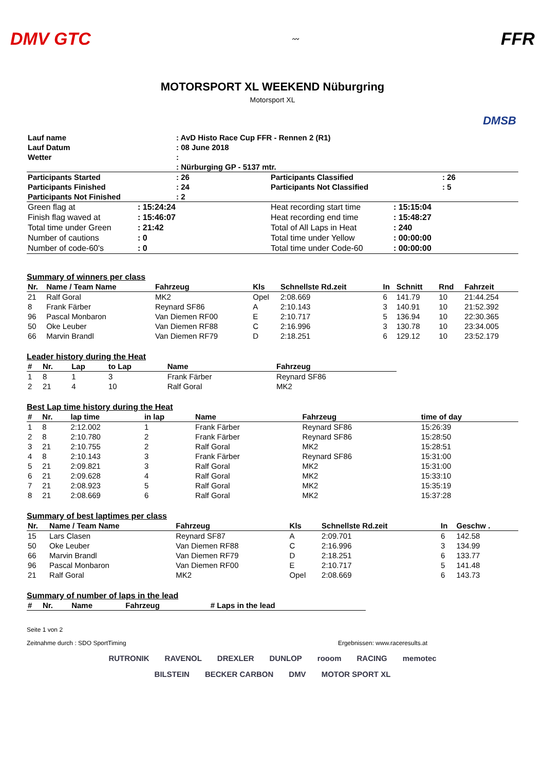DMV GTC
〰
FFR
MOTORSPORT XL WEEKEND Nüburgring
Motorsport XL
DMSB
| Lauf name | : AvD Histo Race Cup FFR - Rennen 2 (R1) |
| Lauf Datum | : 08 June 2018 |
| Wetter | : |
| | : Nürburging GP - 5137 mtr. |
| Participants Started | : 26 | Participants Classified | : 26 |
| Participants Finished | : 24 | Participants Not Classified | : 5 |
| Participants Not Finished | : 2 | | |
| Green flag at | : 15:24:24 | Heat recording start time | : 15:15:04 |
| Finish flag waved at | : 15:46:07 | Heat recording end time | : 15:48:27 |
| Total time under Green | : 21:42 | Total of All Laps in Heat | : 240 |
| Number of cautions | : 0 | Total time under Yellow | : 00:00:00 |
| Number of code-60's | : 0 | Total time under Code-60 | : 00:00:00 |
Summary of winners per class
| Nr. | Name / Team Name | Fahrzeug | Kls | Schnellste Rd.zeit | In | Schnitt | Rnd | Fahrzeit |
| --- | --- | --- | --- | --- | --- | --- | --- | --- |
| 21 | Ralf Goral | MK2 | Opel | 2:08.669 | 6 | 141.79 | 10 | 21:44.254 |
| 8 | Frank Färber | Reynard SF86 | A | 2:10.143 | 3 | 140.91 | 10 | 21:52.392 |
| 96 | Pascal Monbaron | Van Diemen RF00 | E | 2:10.717 | 5 | 136.94 | 10 | 22:30.365 |
| 50 | Oke Leuber | Van Diemen RF88 | C | 2:16.996 | 3 | 130.78 | 10 | 23:34.005 |
| 66 | Marvin Brandl | Van Diemen RF79 | D | 2:18.251 | 6 | 129.12 | 10 | 23:52.179 |
Leader history during the Heat
| # | Nr. | Lap | to Lap | Name | Fahrzeug |
| --- | --- | --- | --- | --- | --- |
| 1 | 8 | 1 | 3 | Frank Färber | Reynard SF86 |
| 2 | 21 | 4 | 10 | Ralf Goral | MK2 |
Best Lap time history during the Heat
| # | Nr. | lap time | in lap | Name | Fahrzeug | time of day |
| --- | --- | --- | --- | --- | --- | --- |
| 1 | 8 | 2:12.002 | 1 | Frank Färber | Reynard SF86 | 15:26:39 |
| 2 | 8 | 2:10.780 | 2 | Frank Färber | Reynard SF86 | 15:28:50 |
| 3 | 21 | 2:10.755 | 2 | Ralf Goral | MK2 | 15:28:51 |
| 4 | 8 | 2:10.143 | 3 | Frank Färber | Reynard SF86 | 15:31:00 |
| 5 | 21 | 2:09.821 | 3 | Ralf Goral | MK2 | 15:31:00 |
| 6 | 21 | 2:09.628 | 4 | Ralf Goral | MK2 | 15:33:10 |
| 7 | 21 | 2:08.923 | 5 | Ralf Goral | MK2 | 15:35:19 |
| 8 | 21 | 2:08.669 | 6 | Ralf Goral | MK2 | 15:37:28 |
Summary of best laptimes per class
| Nr. | Name / Team Name | Fahrzeug | Kls | Schnellste Rd.zeit | In | Geschw . |
| --- | --- | --- | --- | --- | --- | --- |
| 15 | Lars Clasen | Reynard SF87 | A | 2:09.701 | 6 | 142.58 |
| 50 | Oke Leuber | Van Diemen RF88 | C | 2:16.996 | 3 | 134.99 |
| 66 | Marvin Brandl | Van Diemen RF79 | D | 2:18.251 | 6 | 133.77 |
| 96 | Pascal Monbaron | Van Diemen RF00 | E | 2:10.717 | 5 | 141.48 |
| 21 | Ralf Goral | MK2 | Opel | 2:08.669 | 6 | 143.73 |
Summary of number of laps in the lead
| # | Nr. | Name | Fahrzeug | # Laps in the lead |
| --- | --- | --- | --- | --- |
Seite 1 von 2
Zeitnahme durch : SDO SportTiming Ergebnissen: www.raceresults.at
RUTRONIK RAVENOL DREXLER DUNLOP rooom RACING memotec BILSTEIN BECKER CARBON DMV MOTOR SPORT XL